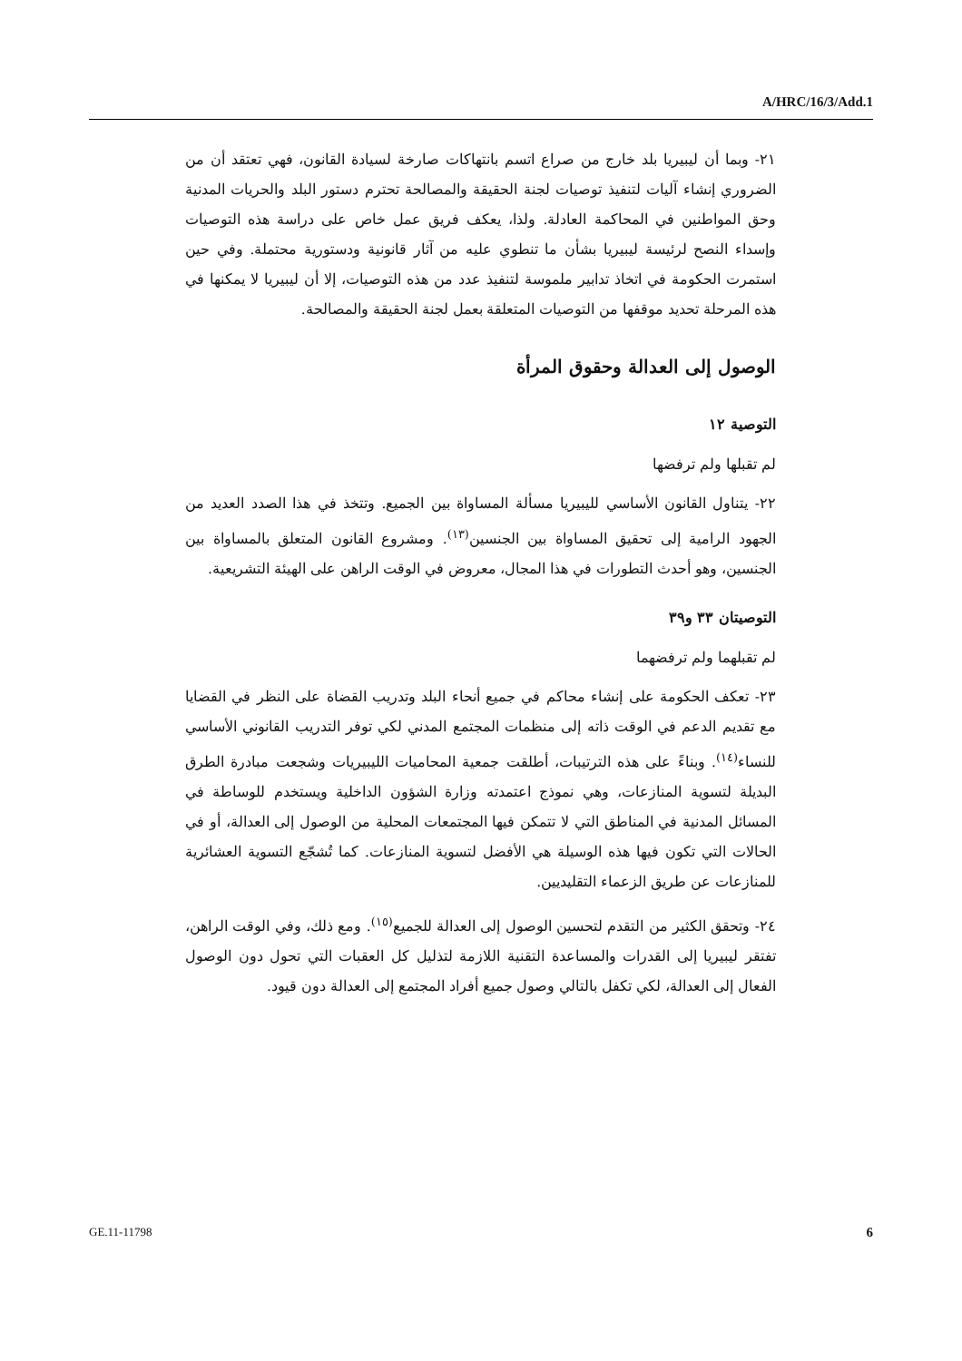A/HRC/16/3/Add.1
٢١- وبما أن ليبيريا بلد خارج من صراع اتسم بانتهاكات صارخة لسيادة القانون، فهي تعتقد أن من الضروري إنشاء آليات لتنفيذ توصيات لجنة الحقيقة والمصالحة تحترم دستور البلد والحريات المدنية وحق المواطنين في المحاكمة العادلة. ولذا، يعكف فريق عمل خاص على دراسة هذه التوصيات وإسداء النصح لرئيسة ليبيريا بشأن ما تنطوي عليه من آثار قانونية ودستورية محتملة. وفي حين استمرت الحكومة في اتخاذ تدابير ملموسة لتنفيذ عدد من هذه التوصيات، إلا أن ليبيريا لا يمكنها في هذه المرحلة تحديد موقفها من التوصيات المتعلقة بعمل لجنة الحقيقة والمصالحة.
الوصول إلى العدالة وحقوق المرأة
التوصية ١٢
لم تقبلها ولم ترفضها
٢٢- يتناول القانون الأساسي لليبيريا مسألة المساواة بين الجميع. وتتخذ في هذا الصدد العديد من الجهود الرامية إلى تحقيق المساواة بين الجنسين<sup>(١٣)</sup>. ومشروع القانون المتعلق بالمساواة بين الجنسين، وهو أحدث التطورات في هذا المجال، معروض في الوقت الراهن على الهيئة التشريعية.
التوصيتان ٣٣ و٣٩
لم تقبلهما ولم ترفضهما
٢٣- تعكف الحكومة على إنشاء محاكم في جميع أنحاء البلد وتدريب القضاة على النظر في القضايا مع تقديم الدعم في الوقت ذاته إلى منظمات المجتمع المدني لكي توفر التدريب القانوني الأساسي للنساء<sup>(١٤)</sup>. وبناءً على هذه الترتيبات، أطلقت جمعية المحاميات الليبيريات وشجعت مبادرة الطرق البديلة لتسوية المنازعات، وهي نموذج اعتمدته وزارة الشؤون الداخلية ويستخدم للوساطة في المسائل المدنية في المناطق التي لا تتمكن فيها المجتمعات المحلية من الوصول إلى العدالة، أو في الحالات التي تكون فيها هذه الوسيلة هي الأفضل لتسوية المنازعات. كما تُشجّع التسوية العشائرية للمنازعات عن طريق الزعماء التقليديين.
٢٤- وتحقق الكثير من التقدم لتحسين الوصول إلى العدالة للجميع<sup>(١٥)</sup>. ومع ذلك، وفي الوقت الراهن، تفتقر ليبيريا إلى القدرات والمساعدة التقنية اللازمة لتذليل كل العقبات التي تحول دون الوصول الفعال إلى العدالة، لكي تكفل بالتالي وصول جميع أفراد المجتمع إلى العدالة دون قيود.
GE.11-11798 6